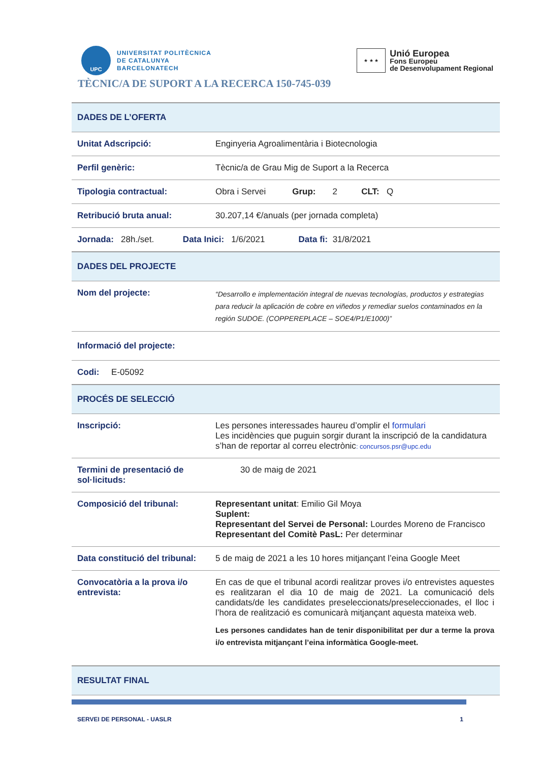UPC
UNIVERSITAT POLITÈCNICA
DE CATALUNYA
BARCELONATECH
★ ★ ★
Unió Europea
Fons Europeu
de Desenvolupament Regional
TÈCNIC/A DE SUPORT A LA RECERCA 150-745-039
| DADES DE L’OFERTA | |
| --- | --- |
| Unitat Adscripció: | Enginyeria Agroalimentària i Biotecnologia |
| Perfil genèric: | Tècnic/a de Grau Mig de Suport a la Recerca |
| Tipologia contractual: | Obra i Servei Grup: 2 CLT: Q |
| Retribució bruta anual: | 30.207,14 €/anuals (per jornada completa) |
| Jornada: 28h./set. Data Inici: 1/6/2021 Data fi: 31/8/2021 | |
| DADES DEL PROJECTE | |
| Nom del projecte: | “Desarrollo e implementación integral de nuevas tecnologías, productos y estrategias para reducir la aplicación de cobre en viñedos y remediar suelos contaminados en la región SUDOE. (COPPEREPLACE – SOE4/P1/E1000)” |
| Informació del projecte: | |
| Codi: E-05092 | |
| PROCÉS DE SELECCIÓ | |
| Inscripció: | Les persones interessades haureu d’omplir el formulari Les incidències que puguin sorgir durant la inscripció de la candidatura s’han de reportar al correu electrònic : concursos.psr@upc.edu |
| Termini de presentació de sol·licituds: | 30 de maig de 2021 |
| Composició del tribunal: | Representant unitat : Emilio Gil Moya Suplent: Representant del Servei de Personal: Lourdes Moreno de Francisco Representant del Comitè PasL: Per determinar |
| Data constitució del tribunal: | 5 de maig de 2021 a les 10 hores mitjançant l’eina Google Meet |
| Convocatòria a la prova i/o entrevista: | En cas de que el tribunal acordi realitzar proves i/o entrevistes aquestes es realitzaran el dia 10 de maig de 2021. La comunicació dels candidats/de les candidates preseleccionats/preseleccionades, el lloc i l’hora de realització es comunicarà mitjançant aquesta mateixa web. Les persones candidates han de tenir disponibilitat per dur a terme la prova i/o entrevista mitjançant l’eina informàtica Google-meet. |
| RESULTAT FINAL | |
SERVEI DE PERSONAL - UASLR 1